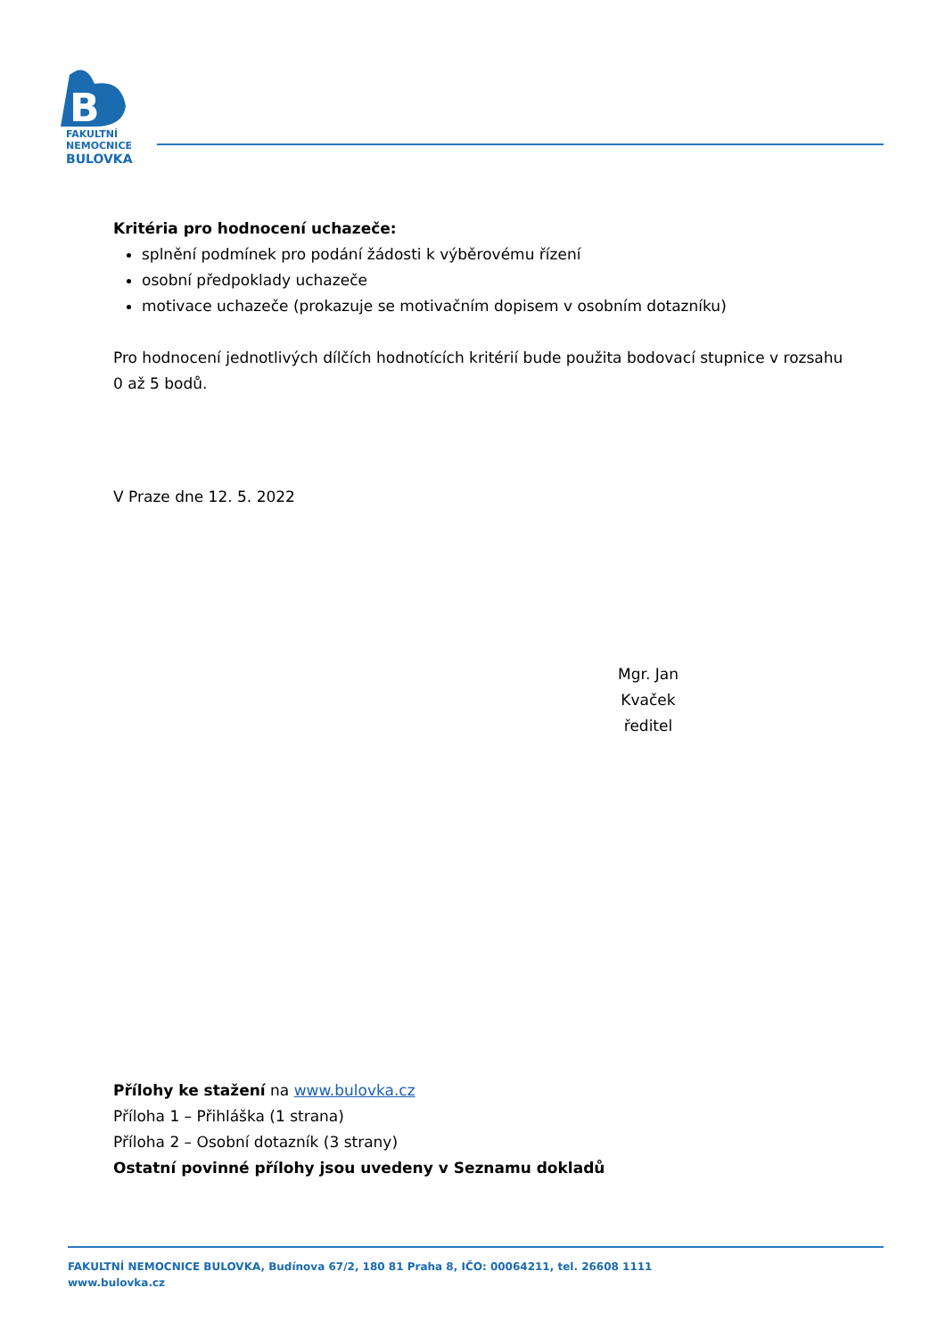B
FAKULTNÍ
NEMOCNICE
BULOVKA
Kritéria pro hodnocení uchazeče:
splnění podmínek pro podání žádosti k výběrovému řízení
osobní předpoklady uchazeče
motivace uchazeče (prokazuje se motivačním dopisem v osobním dotazníku)
Pro hodnocení jednotlivých dílčích hodnotících kritérií bude použita bodovací stupnice v rozsahu 0 až 5 bodů.
V Praze dne 12. 5. 2022
Mgr. Jan Kvaček
ředitel
Přílohy ke stažení na www.bulovka.cz
Příloha 1 – Přihláška (1 strana)
Příloha 2 – Osobní dotazník (3 strany)
Ostatní povinné přílohy jsou uvedeny v Seznamu dokladů
FAKULTNÍ NEMOCNICE BULOVKA, Budínova 67/2, 180 81 Praha 8, IČO: 00064211, tel. 26608 1111
www.bulovka.cz